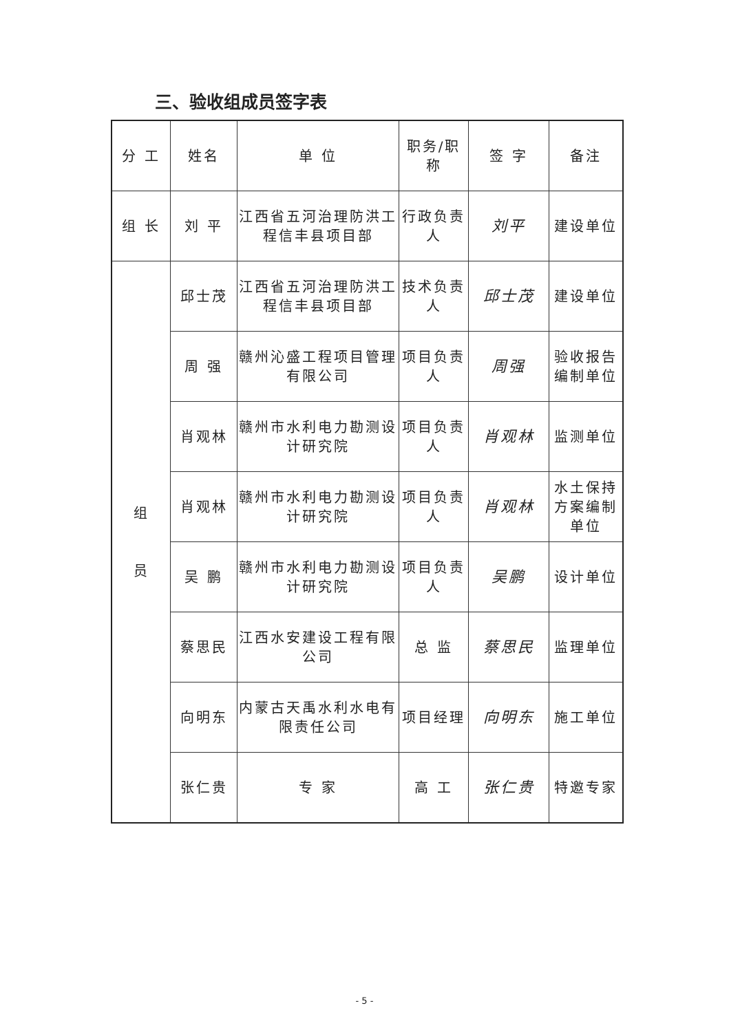三、验收组成员签字表
| 分 工 | 姓名 | 单 位 | 职务/职称 | 签 字 | 备注 |
| --- | --- | --- | --- | --- | --- |
| 组 长 | 刘 平 | 江西省五河治理防洪工程信丰县项目部 | 行政负责人 | 刘平 | 建设单位 |
| 组 员 | 邱士茂 | 江西省五河治理防洪工程信丰县项目部 | 技术负责人 | 邱士茂 | 建设单位 |
| | 周 强 | 赣州沁盛工程项目管理有限公司 | 项目负责人 | 周强 | 验收报告编制单位 |
| | 肖观林 | 赣州市水利电力勘测设计研究院 | 项目负责人 | 肖观林 | 监测单位 |
| | 肖观林 | 赣州市水利电力勘测设计研究院 | 项目负责人 | 肖观林 | 水土保持方案编制单位 |
| | 吴 鹏 | 赣州市水利电力勘测设计研究院 | 项目负责人 | 吴鹏 | 设计单位 |
| | 蔡思民 | 江西水安建设工程有限公司 | 总 监 | 蔡思民 | 监理单位 |
| | 向明东 | 内蒙古天禹水利水电有限责任公司 | 项目经理 | 向明东 | 施工单位 |
| | 张仁贵 | 专 家 | 高 工 | 张仁贵 | 特邀专家 |
- 5 -